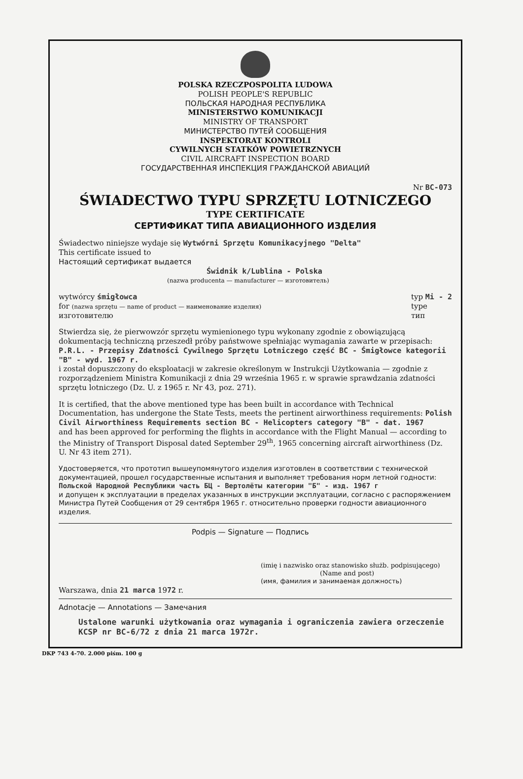POLSKA RZECZPOSPOLITA LUDOWA
POLISH PEOPLE'S REPUBLIC
ПОЛЬСКАЯ НАРОДНАЯ РЕСПУБЛИКА
MINISTERSTWO KOMUNIKACJI
MINISTRY OF TRANSPORT
МИНИСТЕРСТВО ПУТЕЙ СООБЩЕНИЯ
INSPEKTORAT KONTROLI
CYWILNYCH STATKÓW POWIETRZNYCH
CIVIL AIRCRAFT INSPECTION BOARD
ГОСУДАРСТВЕННАЯ ИНСПЕКЦИЯ ГРАЖДАНСКОЙ АВИАЦИЙ
Nr BC-073
ŚWIADECTWO TYPU SPRZĘTU LOTNICZEGO
TYPE CERTIFICATE
СЕРТИФИКАТ ТИПА АВИАЦИОННОГО ИЗДЕЛИЯ
Świadectwo niniejsze wydaje się Wytwórni Sprzętu Komunikacyjnego "Delta"
This certificate issued to
Настоящий сертификат выдается
Świdnik k/Lublina - Polska
(nazwa producenta — manufacturer — изготовитель)
wytwórcy śmigłowca
for (nazwa sprzętu — name of product — наименование изделия)
изготовителю
typ Mi - 2
type
тип
Stwierdza się, że pierwowzór sprzętu wymienionego typu wykonany zgodnie z obowiązującą dokumentacją techniczną przeszedł próby państwowe spełniając wymagania zawarte w przepisach: P.R.L. - Przepisy Zdatności Cywilnego Sprzętu Lotniczego część BC - Śmigłowce kategorii "B" - wyd. 1967 r.
i został dopuszczony do eksploatacji w zakresie określonym w Instrukcji Użytkowania — zgodnie z rozporządzeniem Ministra Komunikacji z dnia 29 września 1965 r. w sprawie sprawdzania zdatności sprzętu lotniczego (Dz. U. z 1965 r. Nr 43, poz. 271).
It is certified, that the above mentioned type has been built in accordance with Technical Documentation, has undergone the State Tests, meets the pertinent airworthiness requirements: Polish Civil Airworthiness Requirements section BC - Helicopters category "B" - dat. 1967
and has been approved for performing the flights in accordance with the Flight Manual — according to the Ministry of Transport Disposal dated September 29<sup>th</sup>, 1965 concerning aircraft airworthiness (Dz. U. Nr 43 item 271).
Удостоверяется, что прототип вышеупомянутого изделия изготовлен в соответствии с технической документацией, прошел государственные испытания и выполняет требования норм летной годности: Польской Народной Республики часть БЦ - Вертолёты категории "Б" - изд. 1967 г
и допущен к эксплуатации в пределах указанных в инструкции эксплуатации, согласно с распоряжением Министра Путей Сообщения от 29 сентября 1965 г. относительно проверки годности авиационного изделия.
Podpis — Signature — Подпись
(imię i nazwisko oraz stanowisko służb. podpisującego)
(Name and post)
(имя, фамилия и занимаемая должность)
Warszawa, dnia 21 marca 1972 r.
Adnotacje — Annotations — Замечания
Ustalone warunki użytkowania oraz wymagania i ograniczenia zawiera orzeczenie KCSP nr BC-6/72 z dnia 21 marca 1972r.
DKP 743 4-70. 2.000 piśm. 100 g